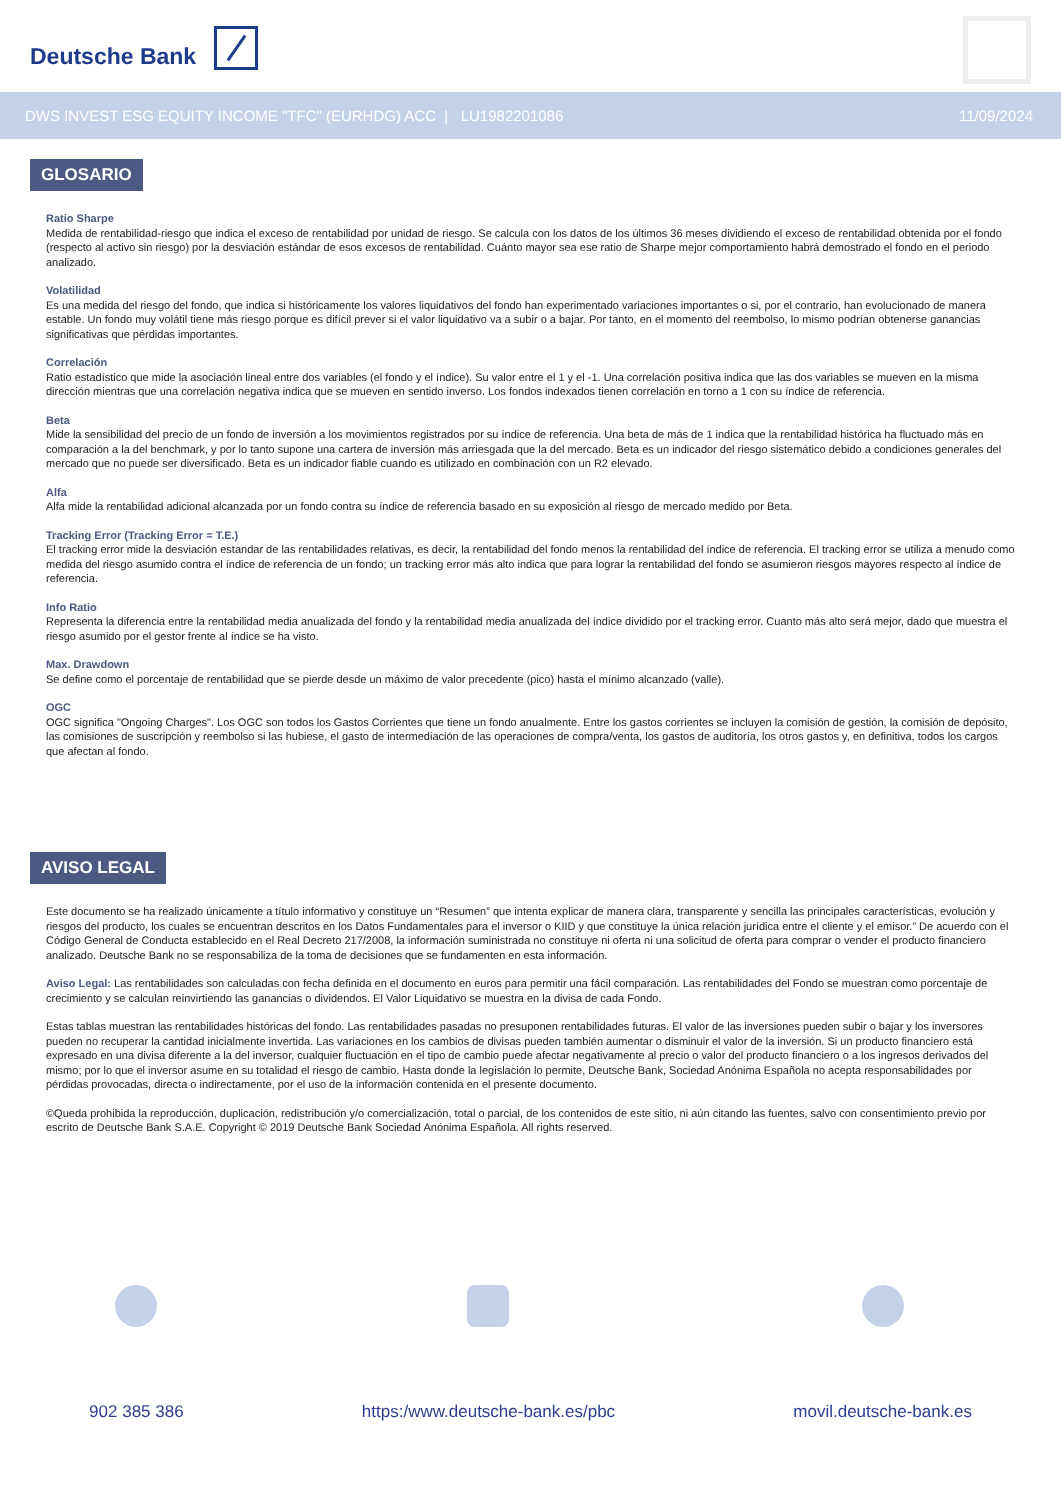Deutsche Bank
DWS INVEST ESG EQUITY INCOME "TFC" (EURHDG) ACC | LU1982201086 11/09/2024
GLOSARIO
Ratio Sharpe
Medida de rentabilidad-riesgo que indica el exceso de rentabilidad por unidad de riesgo. Se calcula con los datos de los últimos 36 meses dividiendo el exceso de rentabilidad obtenida por el fondo (respecto al activo sin riesgo) por la desviación estándar de esos excesos de rentabilidad. Cuánto mayor sea ese ratio de Sharpe mejor comportamiento habrá demostrado el fondo en el periodo analizado.
Volatilidad
Es una medida del riesgo del fondo, que indica si históricamente los valores liquidativos del fondo han experimentado variaciones importantes o si, por el contrario, han evolucionado de manera estable. Un fondo muy volátil tiene más riesgo porque es difícil prever si el valor liquidativo va a subir o a bajar. Por tanto, en el momento del reembolso, lo mismo podrían obtenerse ganancias significativas que pérdidas importantes.
Correlación
Ratio estadístico que mide la asociación lineal entre dos variables (el fondo y el índice). Su valor entre el 1 y el -1. Una correlación positiva indica que las dos variables se mueven en la misma dirección mientras que una correlación negativa indica que se mueven en sentido inverso. Los fondos indexados tienen correlación en torno a 1 con su índice de referencia.
Beta
Mide la sensibilidad del precio de un fondo de inversión a los movimientos registrados por su índice de referencia. Una beta de más de 1 indica que la rentabilidad histórica ha fluctuado más en comparación a la del benchmark, y por lo tanto supone una cartera de inversión más arriesgada que la del mercado. Beta es un indicador del riesgo sistemático debido a condiciones generales del mercado que no puede ser diversificado. Beta es un indicador fiable cuando es utilizado en combinación con un R2 elevado.
Alfa
Alfa mide la rentabilidad adicional alcanzada por un fondo contra su índice de referencia basado en su exposición al riesgo de mercado medido por Beta.
Tracking Error (Tracking Error = T.E.)
El tracking error mide la desviación estandar de las rentabilidades relativas, es decir, la rentabilidad del fondo menos la rentabilidad del índice de referencia. El tracking error se utiliza a menudo como medida del riesgo asumido contra el índice de referencia de un fondo; un tracking error más alto indica que para lograr la rentabilidad del fondo se asumieron riesgos mayores respecto al índice de referencia.
Info Ratio
Representa la diferencia entre la rentabilidad media anualizada del fondo y la rentabilidad media anualizada del índice dividido por el tracking error. Cuanto más alto será mejor, dado que muestra el riesgo asumido por el gestor frente al índice se ha visto.
Max. Drawdown
Se define como el porcentaje de rentabilidad que se pierde desde un máximo de valor precedente (pico) hasta el mínimo alcanzado (valle).
OGC
OGC significa "Ongoing Charges". Los OGC son todos los Gastos Corrientes que tiene un fondo anualmente. Entre los gastos corrientes se incluyen la comisión de gestión, la comisión de depósito, las comisiones de suscripción y reembolso si las hubiese, el gasto de intermediación de las operaciones de compra/venta, los gastos de auditoría, los otros gastos y, en definitiva, todos los cargos que afectan al fondo.
AVISO LEGAL
Este documento se ha realizado únicamente a título informativo y constituye un “Resumen” que intenta explicar de manera clara, transparente y sencilla las principales características, evolución y riesgos del producto, los cuales se encuentran descritos en los Datos Fundamentales para el inversor o KIID y que constituye la única relación jurídica entre el cliente y el emisor.” De acuerdo con el Código General de Conducta establecido en el Real Decreto 217/2008, la información suministrada no constituye ni oferta ni una solicitud de oferta para comprar o vender el producto financiero analizado. Deutsche Bank no se responsabiliza de la toma de decisiones que se fundamenten en esta información.
Aviso Legal: Las rentabilidades son calculadas con fecha definida en el documento en euros para permitir una fácil comparación. Las rentabilidades del Fondo se muestran como porcentaje de crecimiento y se calculan reinvirtiendo las ganancias o dividendos. El Valor Liquidativo se muestra en la divisa de cada Fondo.
Estas tablas muestran las rentabilidades históricas del fondo. Las rentabilidades pasadas no presuponen rentabilidades futuras. El valor de las inversiones pueden subir o bajar y los inversores pueden no recuperar la cantidad inicialmente invertida. Las variaciones en los cambios de divisas pueden también aumentar o disminuir el valor de la inversión. Si un producto financiero está expresado en una divisa diferente a la del inversor, cualquier fluctuación en el tipo de cambio puede afectar negativamente al precio o valor del producto financiero o a los ingresos derivados del mismo; por lo que el inversor asume en su totalidad el riesgo de cambio. Hasta donde la legislación lo permite, Deutsche Bank, Sociedad Anónima Española no acepta responsabilidades por pérdidas provocadas, directa o indirectamente, por el uso de la información contenida en el presente documento.
©Queda prohibida la reproducción, duplicación, redistribución y/o comercialización, total o parcial, de los contenidos de este sitio, ni aún citando las fuentes, salvo con consentimiento previo por escrito de Deutsche Bank S.A.E. Copyright © 2019 Deutsche Bank Sociedad Anónima Española. All rights reserved.
902 385 386 https:/www.deutsche-bank.es/pbc
movil.deutsche-bank.es